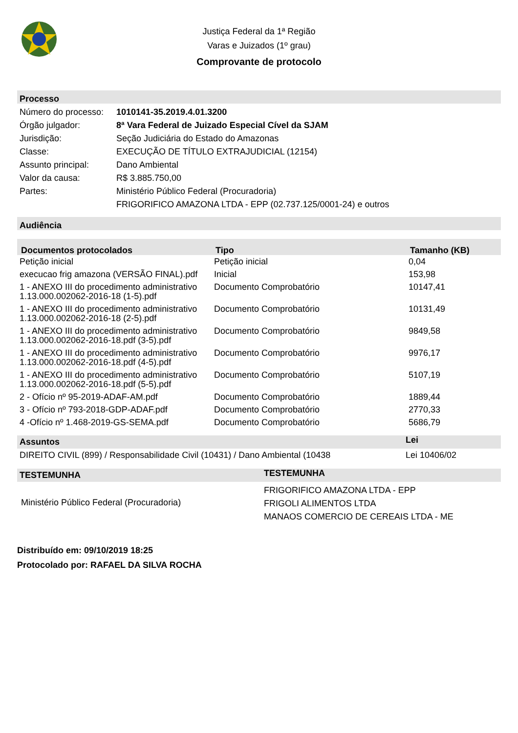Justiça Federal da 1ª Região
Varas e Juizados (1º grau)
Comprovante de protocolo
Processo
| Número do processo: | 1010141-35.2019.4.01.3200 |
| Órgão julgador: | 8ª Vara Federal de Juizado Especial Cível da SJAM |
| Jurisdição: | Seção Judiciária do Estado do Amazonas |
| Classe: | EXECUÇÃO DE TÍTULO EXTRAJUDICIAL (12154) |
| Assunto principal: | Dano Ambiental |
| Valor da causa: | R$ 3.885.750,00 |
| Partes: | Ministério Público Federal (Procuradoria) FRIGORIFICO AMAZONA LTDA - EPP (02.737.125/0001-24) e outros |
Audiência
| Documentos protocolados | Tipo | Tamanho (KB) |
| --- | --- | --- |
| Petição inicial | Petição inicial | 0,04 |
| execucao frig amazona (VERSÃO FINAL).pdf | Inicial | 153,98 |
| 1 - ANEXO III do procedimento administrativo 1.13.000.002062-2016-18 (1-5).pdf | Documento Comprobatório | 10147,41 |
| 1 - ANEXO III do procedimento administrativo 1.13.000.002062-2016-18 (2-5).pdf | Documento Comprobatório | 10131,49 |
| 1 - ANEXO III do procedimento administrativo 1.13.000.002062-2016-18.pdf (3-5).pdf | Documento Comprobatório | 9849,58 |
| 1 - ANEXO III do procedimento administrativo 1.13.000.002062-2016-18.pdf (4-5).pdf | Documento Comprobatório | 9976,17 |
| 1 - ANEXO III do procedimento administrativo 1.13.000.002062-2016-18.pdf (5-5).pdf | Documento Comprobatório | 5107,19 |
| 2 - Ofício nº 95-2019-ADAF-AM.pdf | Documento Comprobatório | 1889,44 |
| 3 - Ofício nº 793-2018-GDP-ADAF.pdf | Documento Comprobatório | 2770,33 |
| 4 -Ofício nº 1.468-2019-GS-SEMA.pdf | Documento Comprobatório | 5686,79 |
| Assuntos | Lei |
| --- | --- |
| DIREITO CIVIL (899) / Responsabilidade Civil (10431) / Dano Ambiental (10438 | Lei 10406/02 |
| TESTEMUNHA | TESTEMUNHA |
| --- | --- |
| Ministério Público Federal (Procuradoria) | FRIGORIFICO AMAZONA LTDA - EPP FRIGOLI ALIMENTOS LTDA MANAOS COMERCIO DE CEREAIS LTDA - ME |
Distribuído em: 09/10/2019 18:25
Protocolado por: RAFAEL DA SILVA ROCHA